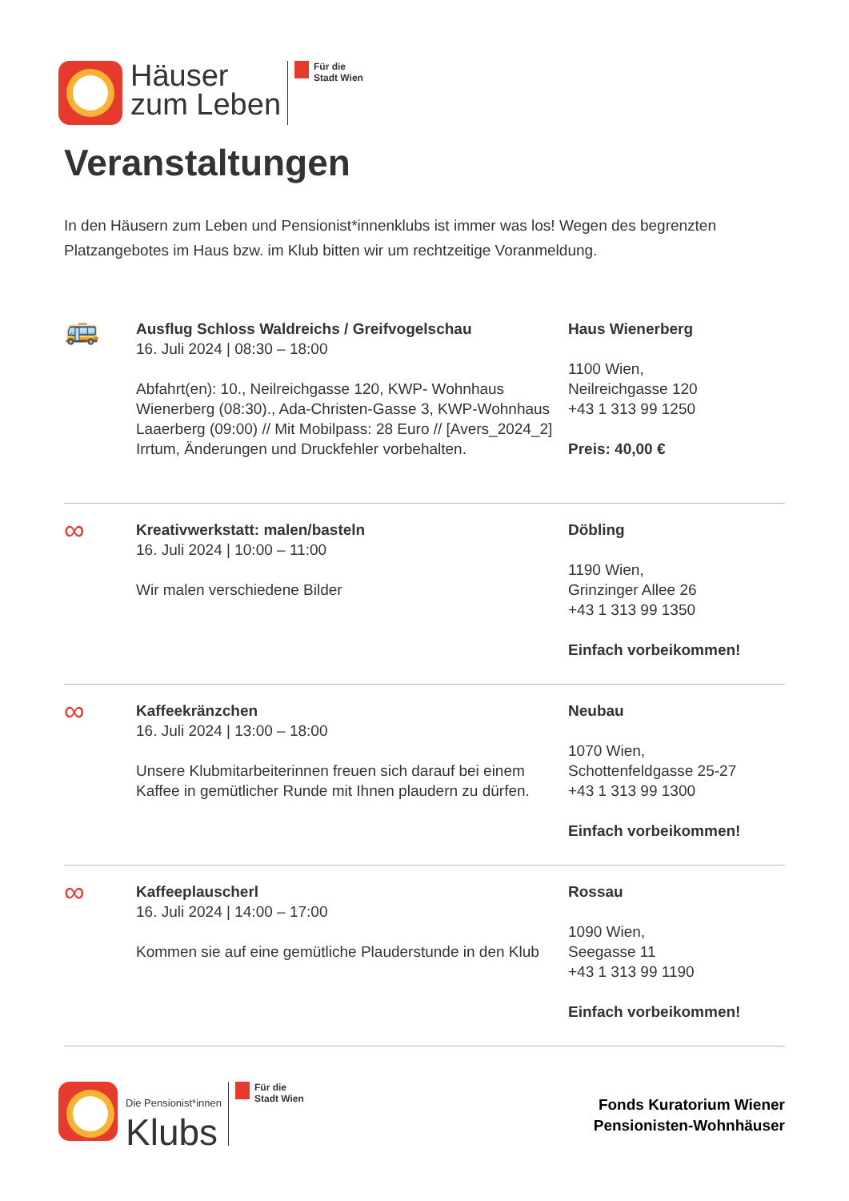Häuser
zum Leben
Für die
Stadt Wien
Veranstaltungen
In den Häusern zum Leben und Pensionist*innenklubs ist immer was los! Wegen des begrenzten Platzangebotes im Haus bzw. im Klub bitten wir um rechtzeitige Voranmeldung.
🚌
Ausflug Schloss Waldreichs / Greifvogelschau
16. Juli 2024 | 08:30 – 18:00
Abfahrt(en): 10., Neilreichgasse 120, KWP- Wohnhaus Wienerberg (08:30)., Ada-Christen-Gasse 3, KWP-Wohnhaus Laaerberg (09:00) // Mit Mobilpass: 28 Euro // [Avers_2024_2] Irrtum, Änderungen und Druckfehler vorbehalten.
Haus Wienerberg
1100 Wien,
Neilreichgasse 120
+43 1 313 99 1250
Preis: 40,00 €
∞
Kreativwerkstatt: malen/basteln
16. Juli 2024 | 10:00 – 11:00
Wir malen verschiedene Bilder
Döbling
1190 Wien,
Grinzinger Allee 26
+43 1 313 99 1350
Einfach vorbeikommen!
∞
Kaffeekränzchen
16. Juli 2024 | 13:00 – 18:00
Unsere Klubmitarbeiterinnen freuen sich darauf bei einem Kaffee in gemütlicher Runde mit Ihnen plaudern zu dürfen.
Neubau
1070 Wien,
Schottenfeldgasse 25-27
+43 1 313 99 1300
Einfach vorbeikommen!
∞
Kaffeeplauscherl
16. Juli 2024 | 14:00 – 17:00
Kommen sie auf eine gemütliche Plauderstunde in den Klub
Rossau
1090 Wien,
Seegasse 11
+43 1 313 99 1190
Einfach vorbeikommen!
Die Pensionist*innen
Klubs
Für die
Stadt Wien
Fonds Kuratorium Wiener
Pensionisten-Wohnhäuser